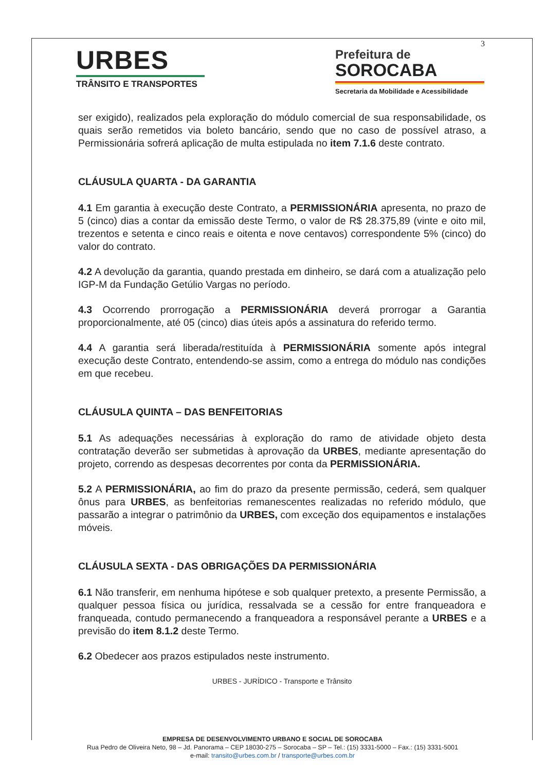3
URBES
TRÂNSITO E TRANSPORTES
Prefeitura de
SOROCABA
Secretaria da Mobilidade e Acessibilidade
ser exigido), realizados pela exploração do módulo comercial de sua responsabilidade, os quais serão remetidos via boleto bancário, sendo que no caso de possível atraso, a Permissionária sofrerá aplicação de multa estipulada no item 7.1.6 deste contrato.
CLÁUSULA QUARTA - DA GARANTIA
4.1 Em garantia à execução deste Contrato, a PERMISSIONÁRIA apresenta, no prazo de 5 (cinco) dias a contar da emissão deste Termo, o valor de R$ 28.375,89 (vinte e oito mil, trezentos e setenta e cinco reais e oitenta e nove centavos) correspondente 5% (cinco) do valor do contrato.
4.2 A devolução da garantia, quando prestada em dinheiro, se dará com a atualização pelo IGP-M da Fundação Getúlio Vargas no período.
4.3 Ocorrendo prorrogação a PERMISSIONÁRIA deverá prorrogar a Garantia proporcionalmente, até 05 (cinco) dias úteis após a assinatura do referido termo.
4.4 A garantia será liberada/restituída à PERMISSIONÁRIA somente após integral execução deste Contrato, entendendo-se assim, como a entrega do módulo nas condições em que recebeu.
CLÁUSULA QUINTA – DAS BENFEITORIAS
5.1 As adequações necessárias à exploração do ramo de atividade objeto desta contratação deverão ser submetidas à aprovação da URBES, mediante apresentação do projeto, correndo as despesas decorrentes por conta da PERMISSIONÁRIA.
5.2 A PERMISSIONÁRIA, ao fim do prazo da presente permissão, cederá, sem qualquer ônus para URBES, as benfeitorias remanescentes realizadas no referido módulo, que passarão a integrar o patrimônio da URBES, com exceção dos equipamentos e instalações móveis.
CLÁUSULA SEXTA - DAS OBRIGAÇÕES DA PERMISSIONÁRIA
6.1 Não transferir, em nenhuma hipótese e sob qualquer pretexto, a presente Permissão, a qualquer pessoa física ou jurídica, ressalvada se a cessão for entre franqueadora e franqueada, contudo permanecendo a franqueadora a responsável perante a URBES e a previsão do item 8.1.2 deste Termo.
6.2 Obedecer aos prazos estipulados neste instrumento.
URBES - JURÍDICO - Transporte e Trânsito
EMPRESA DE DESENVOLVIMENTO URBANO E SOCIAL DE SOROCABA
Rua Pedro de Oliveira Neto, 98 – Jd. Panorama – CEP 18030-275 – Sorocaba – SP – Tel.: (15) 3331-5000 – Fax.: (15) 3331-5001
e-mail: transito@urbes.com.br / transporte@urbes.com.br